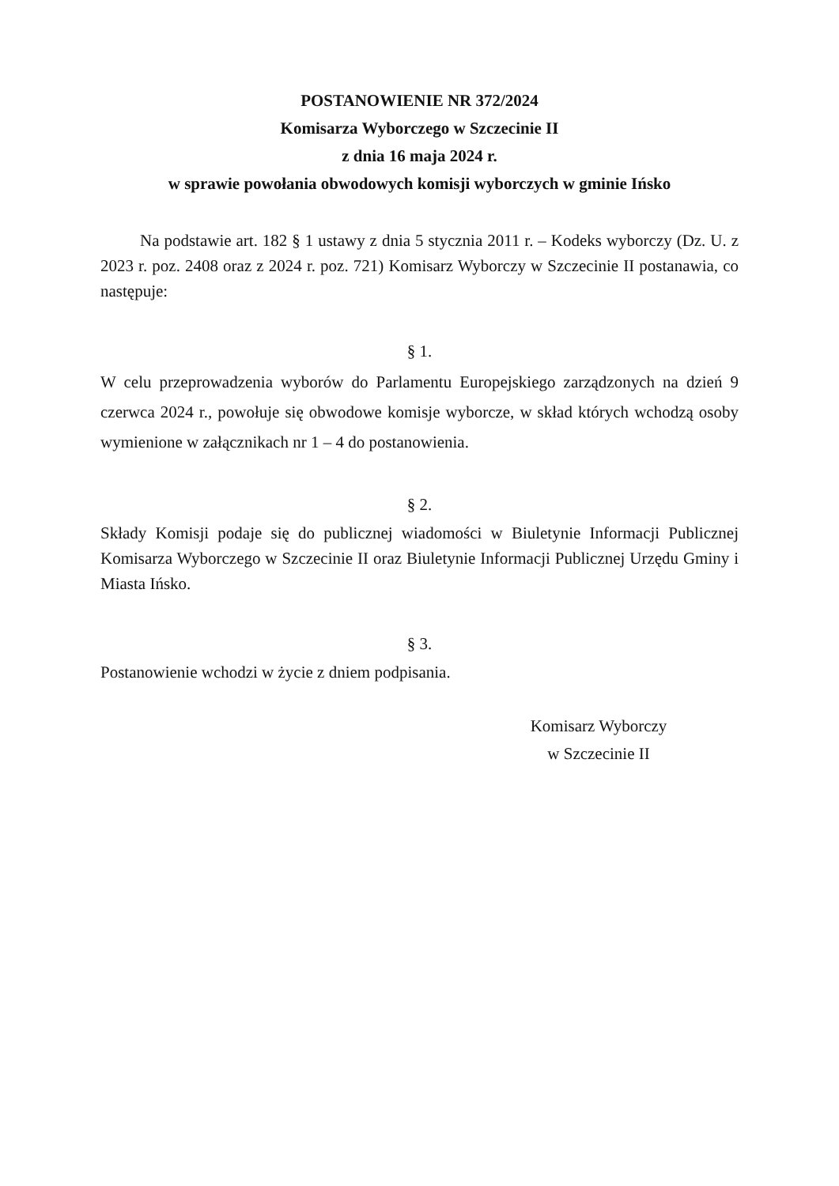POSTANOWIENIE NR 372/2024
Komisarza Wyborczego w Szczecinie II
z dnia 16 maja 2024 r.
w sprawie powołania obwodowych komisji wyborczych w gminie Ińsko
Na podstawie art. 182 § 1 ustawy z dnia 5 stycznia 2011 r. – Kodeks wyborczy (Dz. U. z 2023 r. poz. 2408 oraz z 2024 r. poz. 721) Komisarz Wyborczy w Szczecinie II postanawia, co następuje:
§ 1.
W celu przeprowadzenia wyborów do Parlamentu Europejskiego zarządzonych na dzień 9 czerwca 2024 r., powołuje się obwodowe komisje wyborcze, w skład których wchodzą osoby wymienione w załącznikach nr 1 – 4 do postanowienia.
§ 2.
Składy Komisji podaje się do publicznej wiadomości w Biuletynie Informacji Publicznej Komisarza Wyborczego w Szczecinie II oraz Biuletynie Informacji Publicznej Urzędu Gminy i Miasta Ińsko.
§ 3.
Postanowienie wchodzi w życie z dniem podpisania.
Komisarz Wyborczy
w Szczecinie II